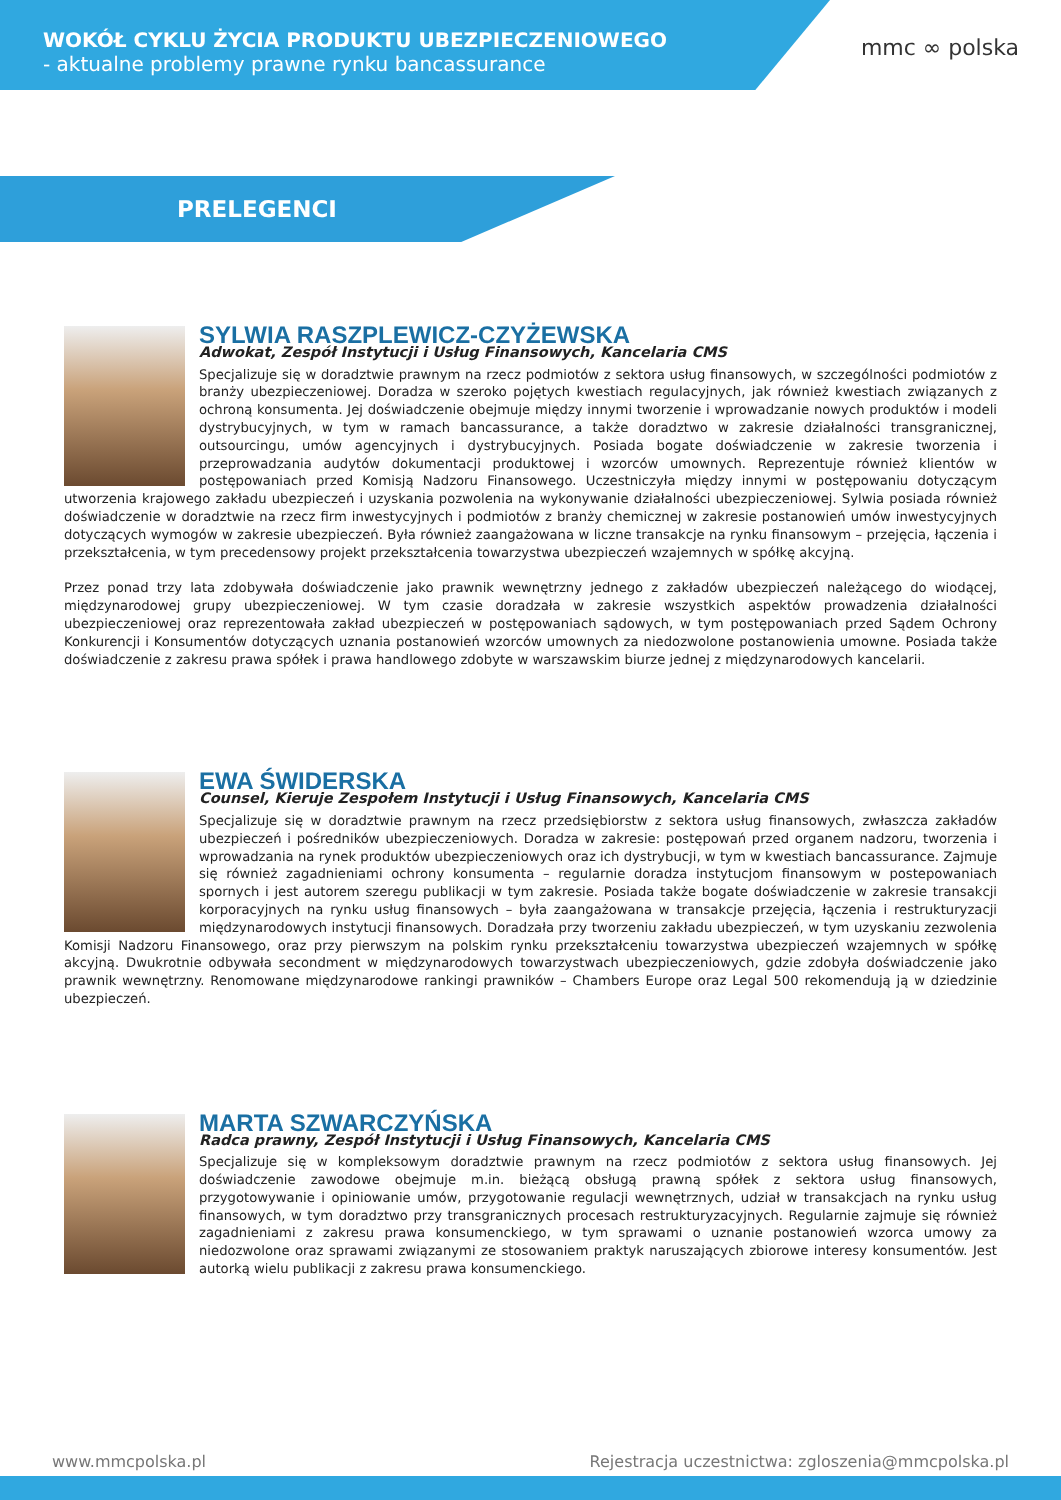WOKÓŁ CYKLU ŻYCIA PRODUKTU UBEZPIECZENIOWEGO
- aktualne problemy prawne rynku bancassurance
mmc ∞ polska
PRELEGENCI
SYLWIA RASZPLEWICZ-CZYŻEWSKA
Adwokat, Zespół Instytucji i Usług Finansowych, Kancelaria CMS
Specjalizuje się w doradztwie prawnym na rzecz podmiotów z sektora usług finansowych, w szczególności podmiotów z branży ubezpieczeniowej. Doradza w szeroko pojętych kwestiach regulacyjnych, jak również kwestiach związanych z ochroną konsumenta. Jej doświadczenie obejmuje między innymi tworzenie i wprowadzanie nowych produktów i modeli dystrybucyjnych, w tym w ramach bancassurance, a także doradztwo w zakresie działalności transgranicznej, outsourcingu, umów agencyjnych i dystrybucyjnych. Posiada bogate doświadczenie w zakresie tworzenia i przeprowadzania audytów dokumentacji produktowej i wzorców umownych. Reprezentuje również klientów w postępowaniach przed Komisją Nadzoru Finansowego. Uczestniczyła między innymi w postępowaniu dotyczącym utworzenia krajowego zakładu ubezpieczeń i uzyskania pozwolenia na wykonywanie działalności ubezpieczeniowej. Sylwia posiada również doświadczenie w doradztwie na rzecz firm inwestycyjnych i podmiotów z branży chemicznej w zakresie postanowień umów inwestycyjnych dotyczących wymogów w zakresie ubezpieczeń. Była również zaangażowana w liczne transakcje na rynku finansowym – przejęcia, łączenia i przekształcenia, w tym precedensowy projekt przekształcenia towarzystwa ubezpieczeń wzajemnych w spółkę akcyjną.
Przez ponad trzy lata zdobywała doświadczenie jako prawnik wewnętrzny jednego z zakładów ubezpieczeń należącego do wiodącej, międzynarodowej grupy ubezpieczeniowej. W tym czasie doradzała w zakresie wszystkich aspektów prowadzenia działalności ubezpieczeniowej oraz reprezentowała zakład ubezpieczeń w postępowaniach sądowych, w tym postępowaniach przed Sądem Ochrony Konkurencji i Konsumentów dotyczących uznania postanowień wzorców umownych za niedozwolone postanowienia umowne. Posiada także doświadczenie z zakresu prawa spółek i prawa handlowego zdobyte w warszawskim biurze jednej z międzynarodowych kancelarii.
EWA ŚWIDERSKA
Counsel, Kieruje Zespołem Instytucji i Usług Finansowych, Kancelaria CMS
Specjalizuje się w doradztwie prawnym na rzecz przedsiębiorstw z sektora usług finansowych, zwłaszcza zakładów ubezpieczeń i pośredników ubezpieczeniowych. Doradza w zakresie: postępowań przed organem nadzoru, tworzenia i wprowadzania na rynek produktów ubezpieczeniowych oraz ich dystrybucji, w tym w kwestiach bancassurance. Zajmuje się również zagadnieniami ochrony konsumenta – regularnie doradza instytucjom finansowym w postepowaniach spornych i jest autorem szeregu publikacji w tym zakresie. Posiada także bogate doświadczenie w zakresie transakcji korporacyjnych na rynku usług finansowych – była zaangażowana w transakcje przejęcia, łączenia i restrukturyzacji międzynarodowych instytucji finansowych. Doradzała przy tworzeniu zakładu ubezpieczeń, w tym uzyskaniu zezwolenia Komisji Nadzoru Finansowego, oraz przy pierwszym na polskim rynku przekształceniu towarzystwa ubezpieczeń wzajemnych w spółkę akcyjną. Dwukrotnie odbywała secondment w międzynarodowych towarzystwach ubezpieczeniowych, gdzie zdobyła doświadczenie jako prawnik wewnętrzny. Renomowane międzynarodowe rankingi prawników – Chambers Europe oraz Legal 500 rekomendują ją w dziedzinie ubezpieczeń.
MARTA SZWARCZYŃSKA
Radca prawny, Zespół Instytucji i Usług Finansowych, Kancelaria CMS
Specjalizuje się w kompleksowym doradztwie prawnym na rzecz podmiotów z sektora usług finansowych. Jej doświadczenie zawodowe obejmuje m.in. bieżącą obsługą prawną spółek z sektora usług finansowych, przygotowywanie i opiniowanie umów, przygotowanie regulacji wewnętrznych, udział w transakcjach na rynku usług finansowych, w tym doradztwo przy transgranicznych procesach restrukturyzacyjnych. Regularnie zajmuje się również zagadnieniami z zakresu prawa konsumenckiego, w tym sprawami o uznanie postanowień wzorca umowy za niedozwolone oraz sprawami związanymi ze stosowaniem praktyk naruszających zbiorowe interesy konsumentów. Jest autorką wielu publikacji z zakresu prawa konsumenckiego.
www.mmcpolska.pl Rejestracja uczestnictwa: zgloszenia@mmcpolska.pl